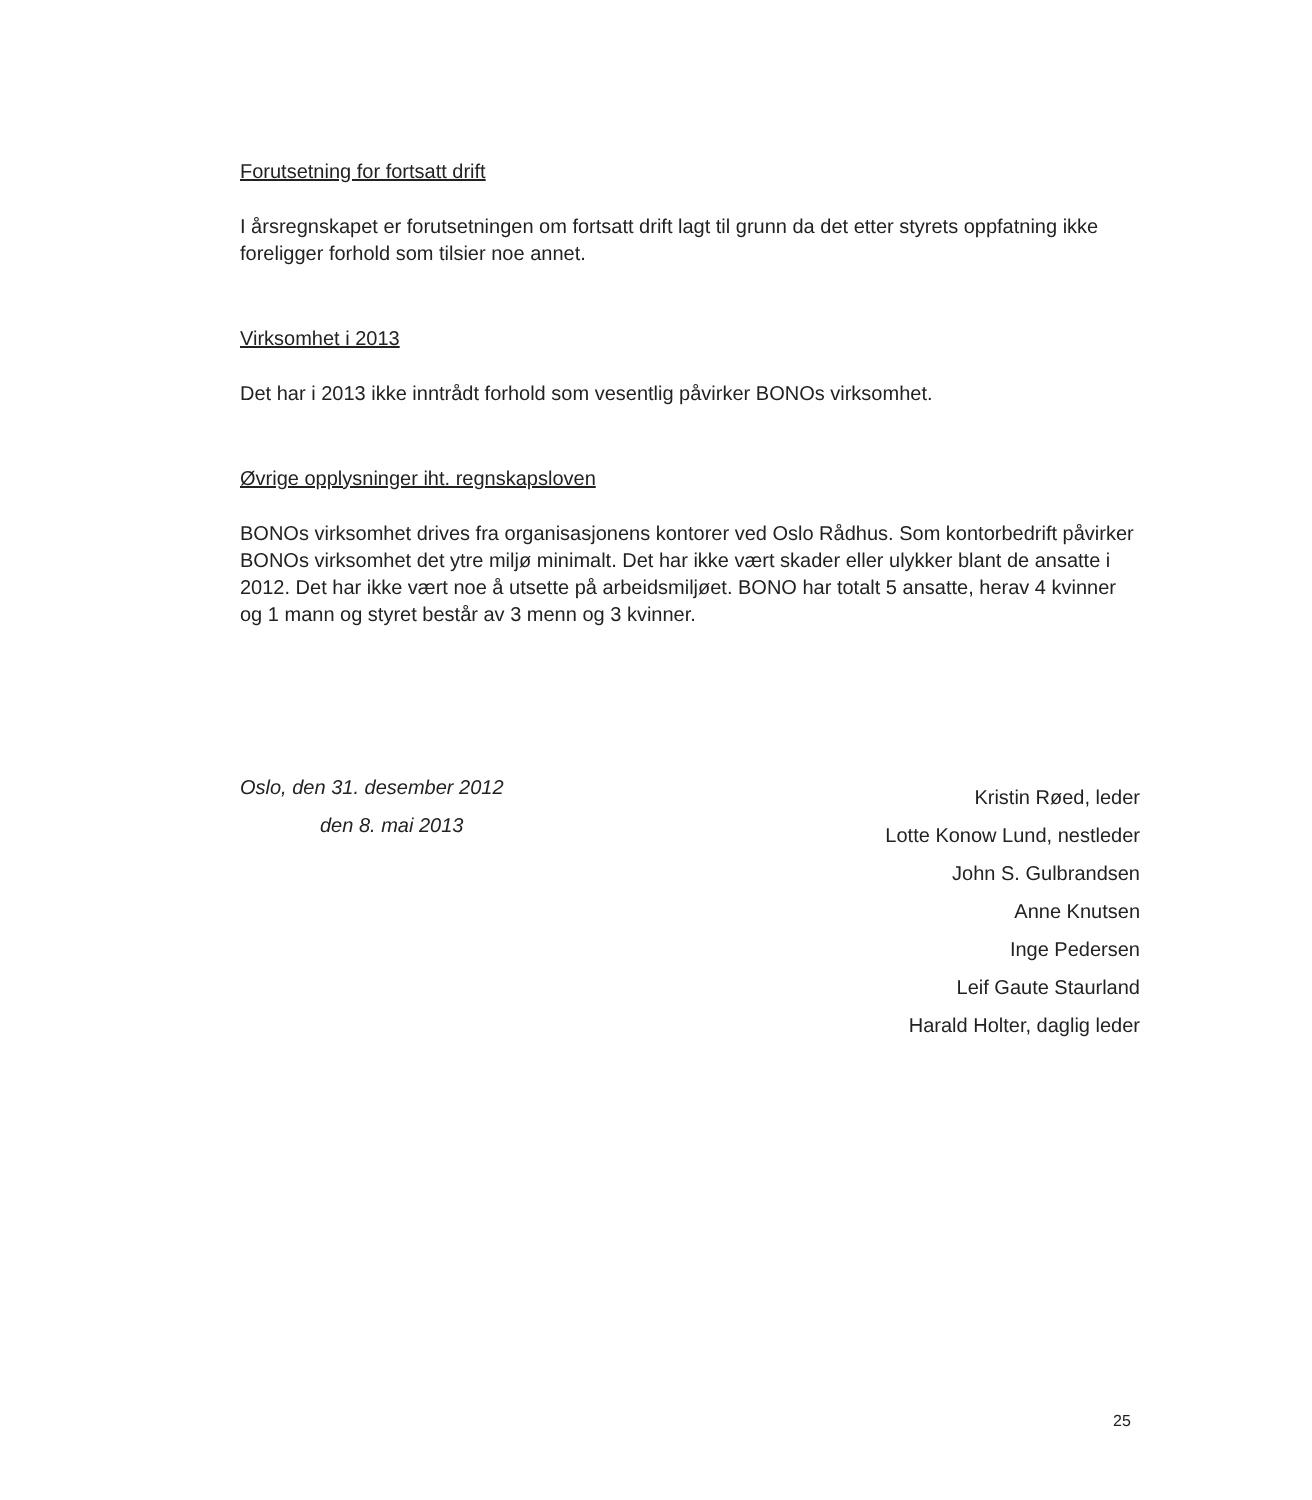Forutsetning for fortsatt drift
I årsregnskapet er forutsetningen om fortsatt drift lagt til grunn da det etter styrets oppfatning ikke foreligger forhold som tilsier noe annet.
Virksomhet i 2013
Det har i 2013 ikke inntrådt forhold som vesentlig påvirker BONOs virksomhet.
Øvrige opplysninger iht. regnskapsloven
BONOs virksomhet drives fra organisasjonens kontorer ved Oslo Rådhus. Som kontorbedrift påvirker BONOs virksomhet det ytre miljø minimalt. Det har ikke vært skader eller ulykker blant de ansatte i 2012. Det har ikke vært noe å utsette på arbeidsmiljøet. BONO har totalt 5 ansatte, herav 4 kvinner og 1 mann og styret består av 3 menn og 3 kvinner.
Oslo, den 31. desember 2012
den 8. mai 2013
Kristin Røed, leder
Lotte Konow Lund, nestleder
John S. Gulbrandsen
Anne Knutsen
Inge Pedersen
Leif Gaute Staurland
Harald Holter, daglig leder
25